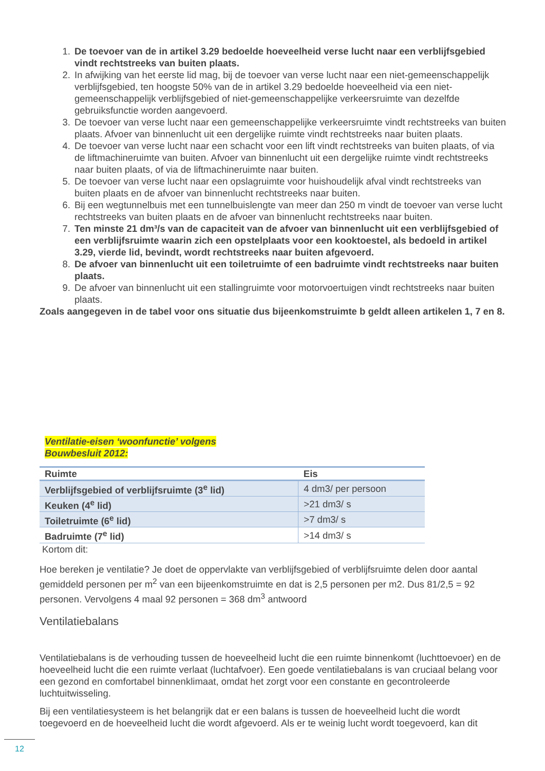1. De toevoer van de in artikel 3.29 bedoelde hoeveelheid verse lucht naar een verblijfsgebied vindt rechtstreeks van buiten plaats.
2. In afwijking van het eerste lid mag, bij de toevoer van verse lucht naar een niet-gemeenschappelijk verblijfsgebied, ten hoogste 50% van de in artikel 3.29 bedoelde hoeveelheid via een niet-gemeenschappelijk verblijfsgebied of niet-gemeenschappelijke verkeersruimte van dezelfde gebruiksfunctie worden aangevoerd.
3. De toevoer van verse lucht naar een gemeenschappelijke verkeersruimte vindt rechtstreeks van buiten plaats. Afvoer van binnenlucht uit een dergelijke ruimte vindt rechtstreeks naar buiten plaats.
4. De toevoer van verse lucht naar een schacht voor een lift vindt rechtstreeks van buiten plaats, of via de liftmachineruimte van buiten. Afvoer van binnenlucht uit een dergelijke ruimte vindt rechtstreeks naar buiten plaats, of via de liftmachineruimte naar buiten.
5. De toevoer van verse lucht naar een opslagruimte voor huishoudelijk afval vindt rechtstreeks van buiten plaats en de afvoer van binnenlucht rechtstreeks naar buiten.
6. Bij een wegtunnelbuis met een tunnelbuislengte van meer dan 250 m vindt de toevoer van verse lucht rechtstreeks van buiten plaats en de afvoer van binnenlucht rechtstreeks naar buiten.
7. Ten minste 21 dm³/s van de capaciteit van de afvoer van binnenlucht uit een verblijfsgebied of een verblijfsruimte waarin zich een opstelplaats voor een kooktoestel, als bedoeld in artikel 3.29, vierde lid, bevindt, wordt rechtstreeks naar buiten afgevoerd.
8. De afvoer van binnenlucht uit een toiletruimte of een badruimte vindt rechtstreeks naar buiten plaats.
9. De afvoer van binnenlucht uit een stallingruimte voor motorvoertuigen vindt rechtstreeks naar buiten plaats.
Zoals aangegeven in de tabel voor ons situatie dus bijeenkomstruimte b geldt alleen artikelen 1, 7 en 8.
Ventilatie-eisen ‘woonfunctie’ volgens
Bouwbesluit 2012:
| Ruimte | Eis |
| --- | --- |
| Verblijfsgebied of verblijfsruimte (3<sup>e</sup> lid) | 4 dm3/ per persoon |
| Keuken (4<sup>e</sup> lid) | >21 dm3/ s |
| Toiletruimte (6<sup>e</sup> lid) | >7 dm3/ s |
| Badruimte (7<sup>e</sup> lid) | >14 dm3/ s |
Kortom dit:
Hoe bereken je ventilatie? Je doet de oppervlakte van verblijfsgebied of verblijfsruimte delen door aantal gemiddeld personen per m<sup>2</sup> van een bijeenkomstruimte en dat is 2,5 personen per m2. Dus 81/2,5 = 92 personen. Vervolgens 4 maal 92 personen = 368 dm<sup>3</sup> antwoord
Ventilatiebalans
Ventilatiebalans is de verhouding tussen de hoeveelheid lucht die een ruimte binnenkomt (luchttoevoer) en de hoeveelheid lucht die een ruimte verlaat (luchtafvoer). Een goede ventilatiebalans is van cruciaal belang voor een gezond en comfortabel binnenklimaat, omdat het zorgt voor een constante en gecontroleerde luchtuitwisseling.
Bij een ventilatiesysteem is het belangrijk dat er een balans is tussen de hoeveelheid lucht die wordt toegevoerd en de hoeveelheid lucht die wordt afgevoerd. Als er te weinig lucht wordt toegevoerd, kan dit
12